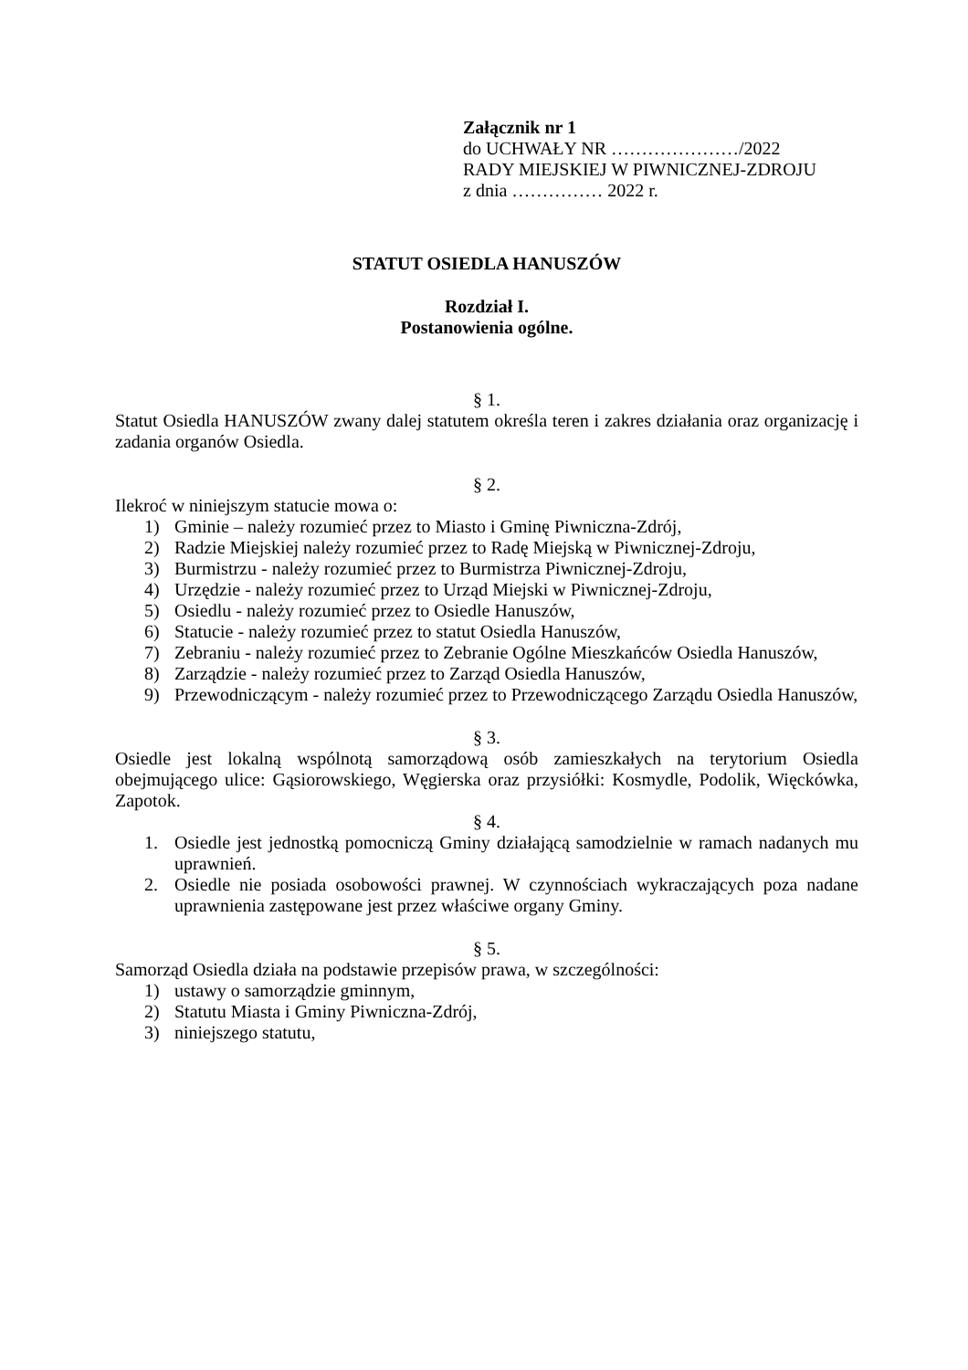Załącznik nr 1
do UCHWAŁY NR …………………/2022
RADY MIEJSKIEJ W PIWNICZNEJ-ZDROJU
z dnia …………… 2022 r.
STATUT OSIEDLA HANUSZÓW
Rozdział I.
Postanowienia ogólne.
§ 1.
Statut Osiedla HANUSZÓW zwany dalej statutem określa teren i zakres działania oraz organizację i zadania organów Osiedla.
§ 2.
Ilekroć w niniejszym statucie mowa o:
1) Gminie – należy rozumieć przez to Miasto i Gminę Piwniczna-Zdrój,
2) Radzie Miejskiej należy rozumieć przez to Radę Miejską w Piwnicznej-Zdroju,
3) Burmistrzu - należy rozumieć przez to Burmistrza Piwnicznej-Zdroju,
4) Urzędzie - należy rozumieć przez to Urząd Miejski w Piwnicznej-Zdroju,
5) Osiedlu - należy rozumieć przez to Osiedle Hanuszów,
6) Statucie - należy rozumieć przez to statut Osiedla Hanuszów,
7) Zebraniu - należy rozumieć przez to Zebranie Ogólne Mieszkańców Osiedla Hanuszów,
8) Zarządzie - należy rozumieć przez to Zarząd Osiedla Hanuszów,
9) Przewodniczącym - należy rozumieć przez to Przewodniczącego Zarządu Osiedla Hanuszów,
§ 3.
Osiedle jest lokalną wspólnotą samorządową osób zamieszkałych na terytorium Osiedla obejmującego ulice: Gąsiorowskiego, Węgierska oraz przysiółki: Kosmydle, Podolik, Więckówka, Zapotok.
§ 4.
1. Osiedle jest jednostką pomocniczą Gminy działającą samodzielnie w ramach nadanych mu uprawnień.
2. Osiedle nie posiada osobowości prawnej. W czynnościach wykraczających poza nadane uprawnienia zastępowane jest przez właściwe organy Gminy.
§ 5.
Samorząd Osiedla działa na podstawie przepisów prawa, w szczególności:
1) ustawy o samorządzie gminnym,
2) Statutu Miasta i Gminy Piwniczna-Zdrój,
3) niniejszego statutu,